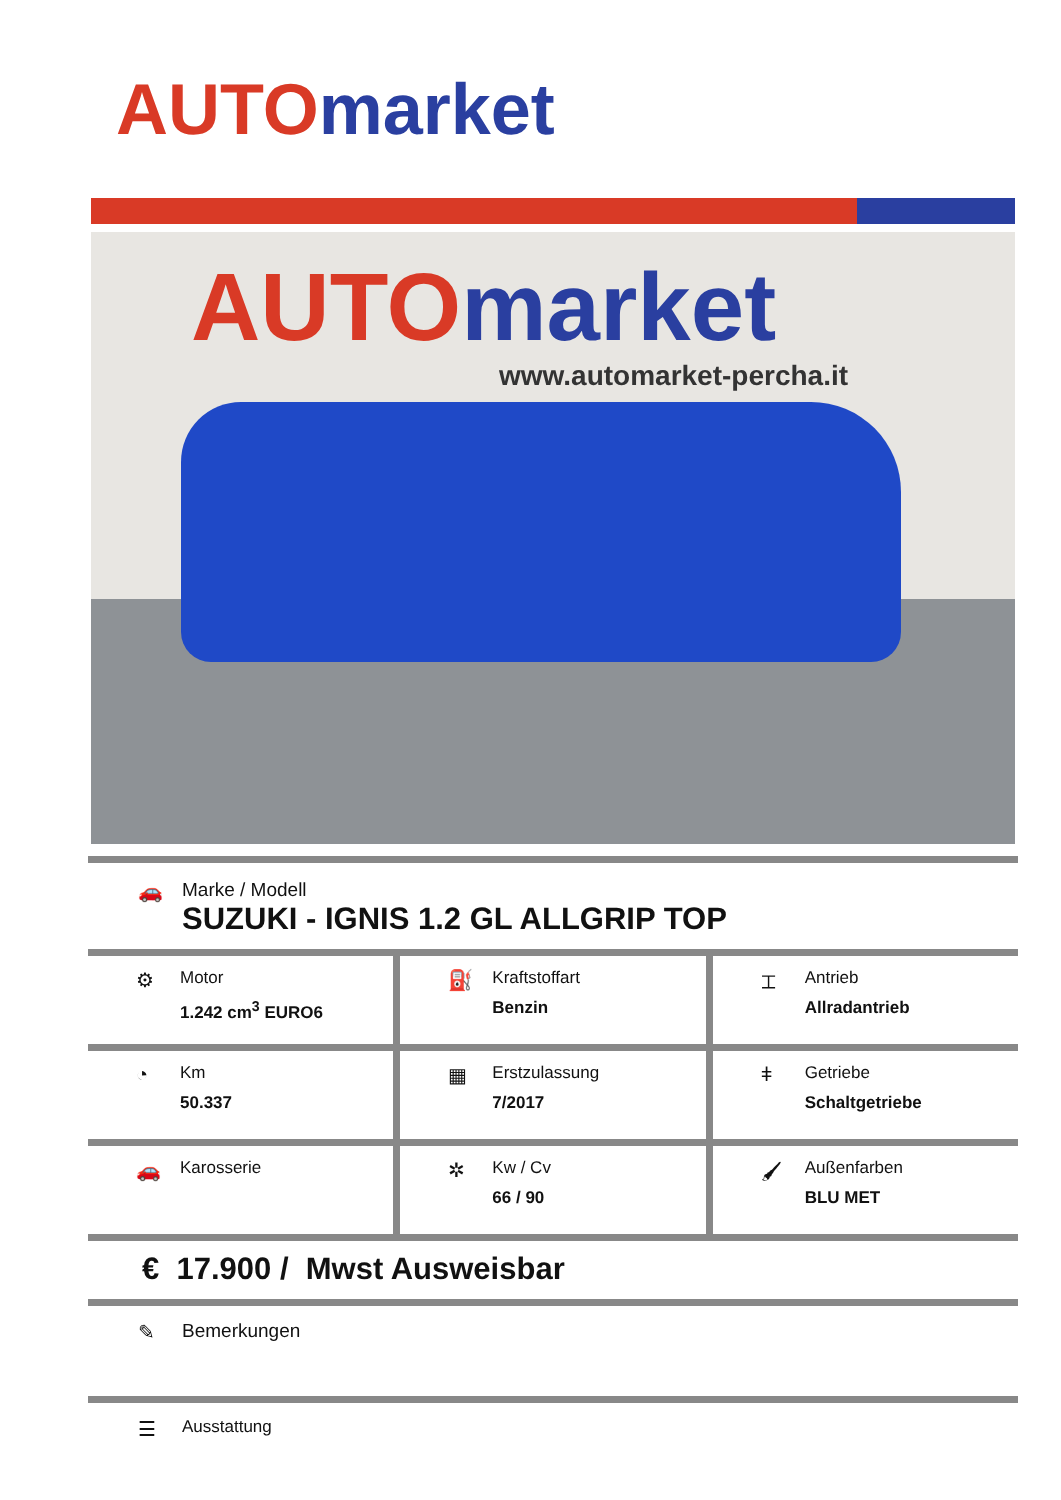AUTO market
AUTO market
www.automarket-percha.it
🚗 Marke / Modell
SUZUKI - IGNIS 1.2 GL ALLGRIP TOP
⚙
Motor
1.242 cm<sup>3</sup> EURO6
⛽
Kraftstoffart
Benzin
⌶
Antrieb
Allradantrieb
◔
Km
50.337
▦
Erstzulassung
7/2017
ǂ
Getriebe
Schaltgetriebe
🚗
Karosserie
✲
Kw / Cv
66 / 90
🖌
Außenfarben
BLU MET
€ 17.900 / Mwst Ausweisbar
✎ Bemerkungen
☰
Ausstattung